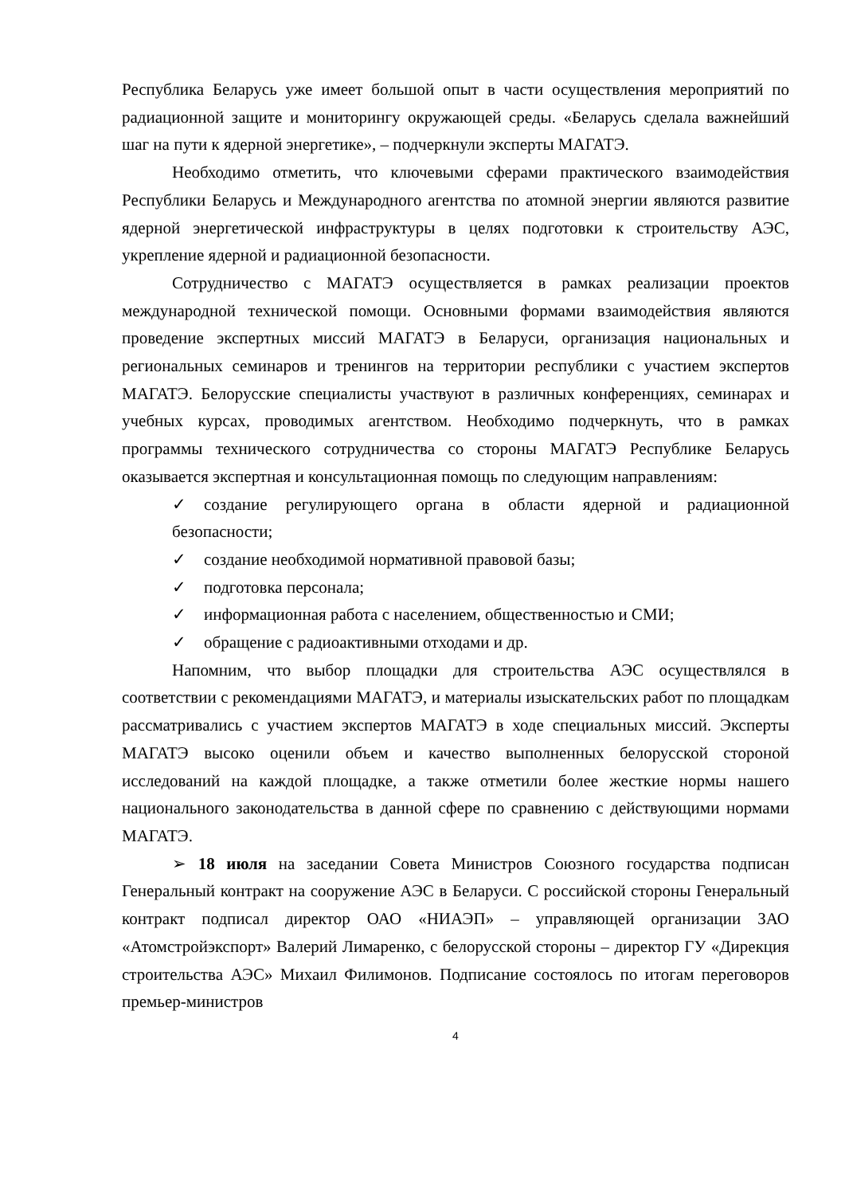Республика Беларусь уже имеет большой опыт в части осуществления мероприятий по радиационной защите и мониторингу окружающей среды. «Беларусь сделала важнейший шаг на пути к ядерной энергетике», – подчеркнули эксперты МАГАТЭ.
Необходимо отметить, что ключевыми сферами практического взаимодействия Республики Беларусь и Международного агентства по атомной энергии являются развитие ядерной энергетической инфраструктуры в целях подготовки к строительству АЭС, укрепление ядерной и радиационной безопасности.
Сотрудничество с МАГАТЭ осуществляется в рамках реализации проектов международной технической помощи. Основными формами взаимодействия являются проведение экспертных миссий МАГАТЭ в Беларуси, организация национальных и региональных семинаров и тренингов на территории республики с участием экспертов МАГАТЭ. Белорусские специалисты участвуют в различных конференциях, семинарах и учебных курсах, проводимых агентством. Необходимо подчеркнуть, что в рамках программы технического сотрудничества со стороны МАГАТЭ Республике Беларусь оказывается экспертная и консультационная помощь по следующим направлениям:
✓ создание регулирующего органа в области ядерной и радиационной безопасности;
✓ создание необходимой нормативной правовой базы;
✓ подготовка персонала;
✓ информационная работа с населением, общественностью и СМИ;
✓ обращение с радиоактивными отходами и др.
Напомним, что выбор площадки для строительства АЭС осуществлялся в соответствии с рекомендациями МАГАТЭ, и материалы изыскательских работ по площадкам рассматривались с участием экспертов МАГАТЭ в ходе специальных миссий. Эксперты МАГАТЭ высоко оценили объем и качество выполненных белорусской стороной исследований на каждой площадке, а также отметили более жесткие нормы нашего национального законодательства в данной сфере по сравнению с действующими нормами МАГАТЭ.
➢ 18 июля на заседании Совета Министров Союзного государства подписан Генеральный контракт на сооружение АЭС в Беларуси. С российской стороны Генеральный контракт подписал директор ОАО «НИАЭП» – управляющей организации ЗАО «Атомстройэкспорт» Валерий Лимаренко, с белорусской стороны – директор ГУ «Дирекция строительства АЭС» Михаил Филимонов. Подписание состоялось по итогам переговоров премьер-министров
4